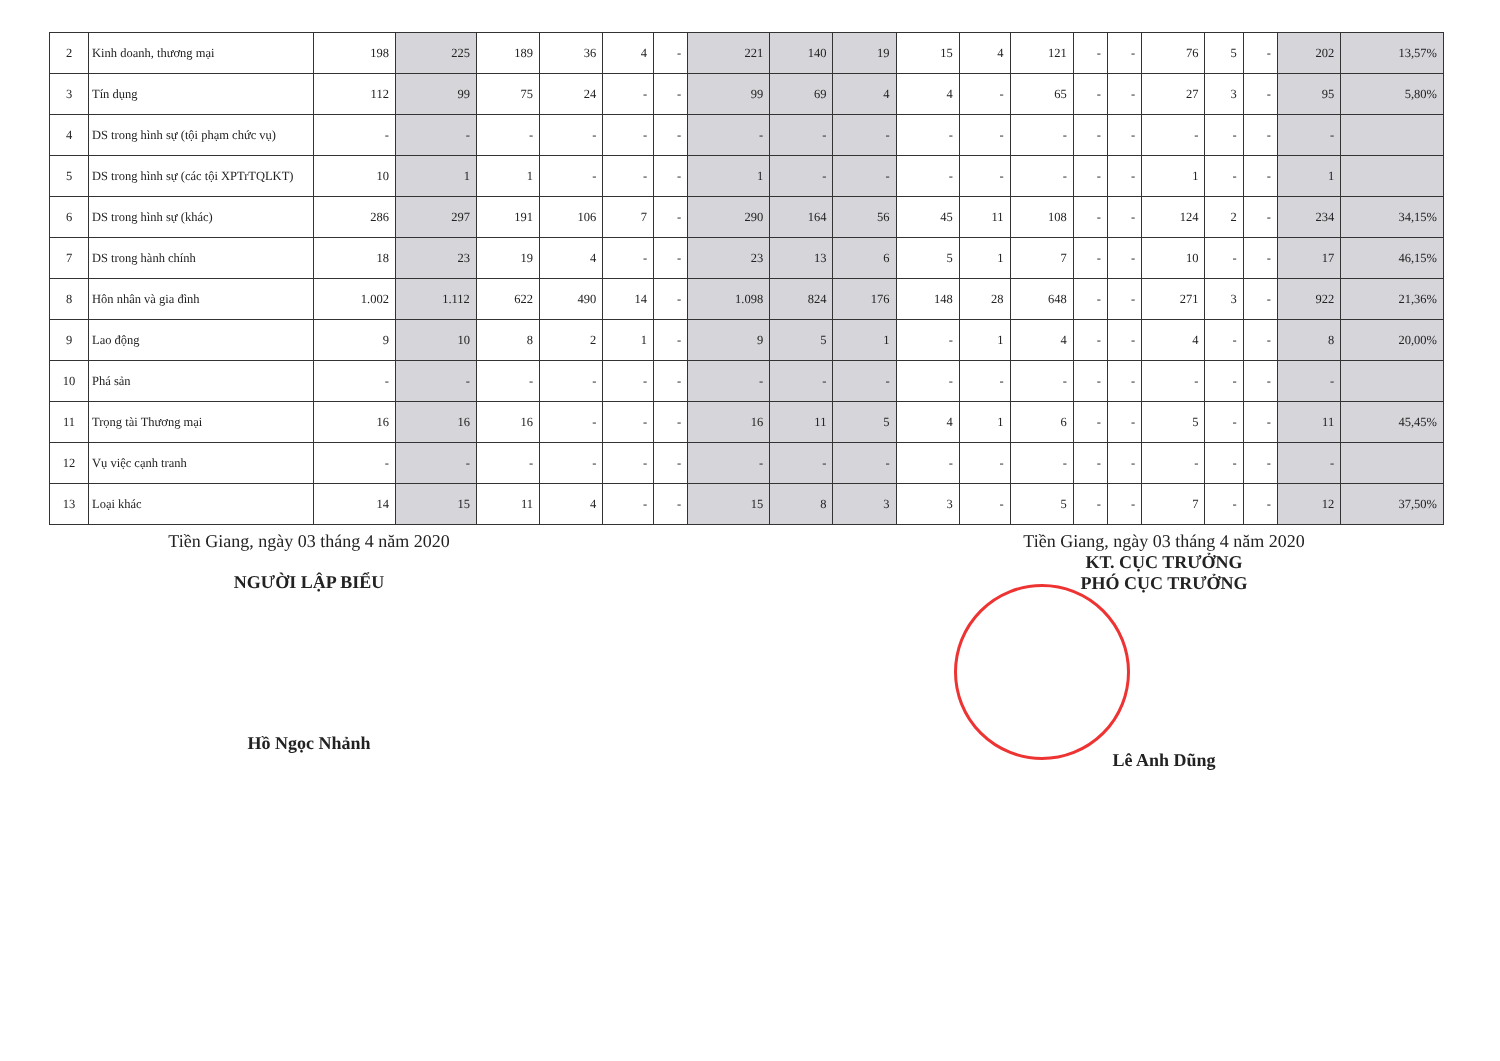| 2 | Kinh doanh, thương mại | 198 | 225 | 189 | 36 | 4 | - | 221 | 140 | 19 | 15 | 4 | 121 | - | - | 76 | 5 | - | 202 | 13,57% |
| 3 | Tín dụng | 112 | 99 | 75 | 24 | - | - | 99 | 69 | 4 | 4 | - | 65 | - | - | 27 | 3 | - | 95 | 5,80% |
| 4 | DS trong hình sự (tội phạm chức vụ) | - | - | - | - | - | - | - | - | - | - | - | - | - | - | - | - | - | - | |
| 5 | DS trong hình sự (các tội XPTrTQLKT) | 10 | 1 | 1 | - | - | - | 1 | - | - | - | - | - | - | - | 1 | - | - | 1 | |
| 6 | DS trong hình sự (khác) | 286 | 297 | 191 | 106 | 7 | - | 290 | 164 | 56 | 45 | 11 | 108 | - | - | 124 | 2 | - | 234 | 34,15% |
| 7 | DS trong hành chính | 18 | 23 | 19 | 4 | - | - | 23 | 13 | 6 | 5 | 1 | 7 | - | - | 10 | - | - | 17 | 46,15% |
| 8 | Hôn nhân và gia đình | 1.002 | 1.112 | 622 | 490 | 14 | - | 1.098 | 824 | 176 | 148 | 28 | 648 | - | - | 271 | 3 | - | 922 | 21,36% |
| 9 | Lao động | 9 | 10 | 8 | 2 | 1 | - | 9 | 5 | 1 | - | 1 | 4 | - | - | 4 | - | - | 8 | 20,00% |
| 10 | Phá sản | - | - | - | - | - | - | - | - | - | - | - | - | - | - | - | - | - | - | |
| 11 | Trọng tài Thương mại | 16 | 16 | 16 | - | - | - | 16 | 11 | 5 | 4 | 1 | 6 | - | - | 5 | - | - | 11 | 45,45% |
| 12 | Vụ việc cạnh tranh | - | - | - | - | - | - | - | - | - | - | - | - | - | - | - | - | - | - | |
| 13 | Loại khác | 14 | 15 | 11 | 4 | - | - | 15 | 8 | 3 | 3 | - | 5 | - | - | 7 | - | - | 12 | 37,50% |
Tiền Giang, ngày 03 tháng 4 năm 2020
NGƯỜI LẬP BIỂU
Hồ Ngọc Nhảnh
Tiền Giang, ngày 03 tháng 4 năm 2020
KT. CỤC TRƯỞNG
PHÓ CỤC TRƯỞNG
Lê Anh Dũng